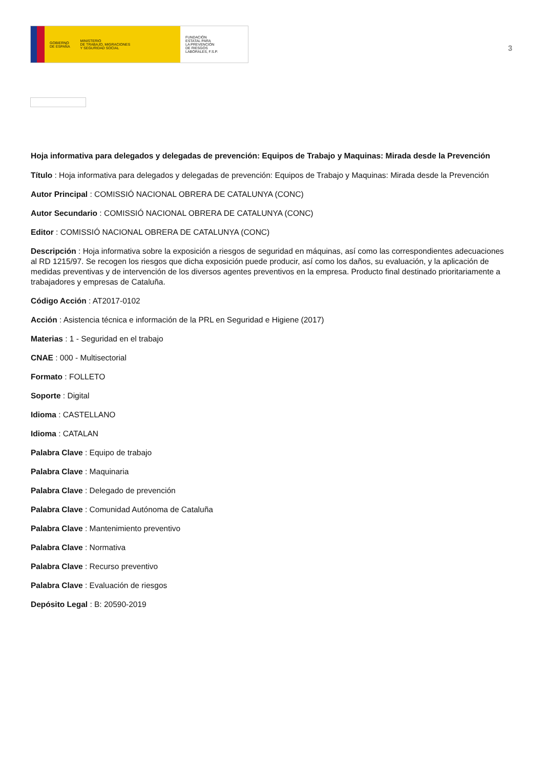GOBIERNO
DE ESPAÑA MINISTERIO
DE TRABAJO, MIGRACIONES
Y SEGURIDAD SOCIAL
FUNDACIÓN
ESTATAL PARA
LA PREVENCIÓN
DE RIESGOS
LABORALES, F.S.P.
3
Hoja informativa para delegados y delegadas de prevención: Equipos de Trabajo y Maquinas: Mirada desde la Prevención
Título : Hoja informativa para delegados y delegadas de prevención: Equipos de Trabajo y Maquinas: Mirada desde la Prevención
Autor Principal : COMISSIÓ NACIONAL OBRERA DE CATALUNYA (CONC)
Autor Secundario : COMISSIÓ NACIONAL OBRERA DE CATALUNYA (CONC)
Editor : COMISSIÓ NACIONAL OBRERA DE CATALUNYA (CONC)
Descripción : Hoja informativa sobre la exposición a riesgos de seguridad en máquinas, así como las correspondientes adecuaciones al RD 1215/97. Se recogen los riesgos que dicha exposición puede producir, así como los daños, su evaluación, y la aplicación de medidas preventivas y de intervención de los diversos agentes preventivos en la empresa. Producto final destinado prioritariamente a trabajadores y empresas de Cataluña.
Código Acción : AT2017-0102
Acción : Asistencia técnica e información de la PRL en Seguridad e Higiene (2017)
Materias : 1 - Seguridad en el trabajo
CNAE : 000 - Multisectorial
Formato : FOLLETO
Soporte : Digital
Idioma : CASTELLANO
Idioma : CATALAN
Palabra Clave : Equipo de trabajo
Palabra Clave : Maquinaria
Palabra Clave : Delegado de prevención
Palabra Clave : Comunidad Autónoma de Cataluña
Palabra Clave : Mantenimiento preventivo
Palabra Clave : Normativa
Palabra Clave : Recurso preventivo
Palabra Clave : Evaluación de riesgos
Depósito Legal : B: 20590-2019